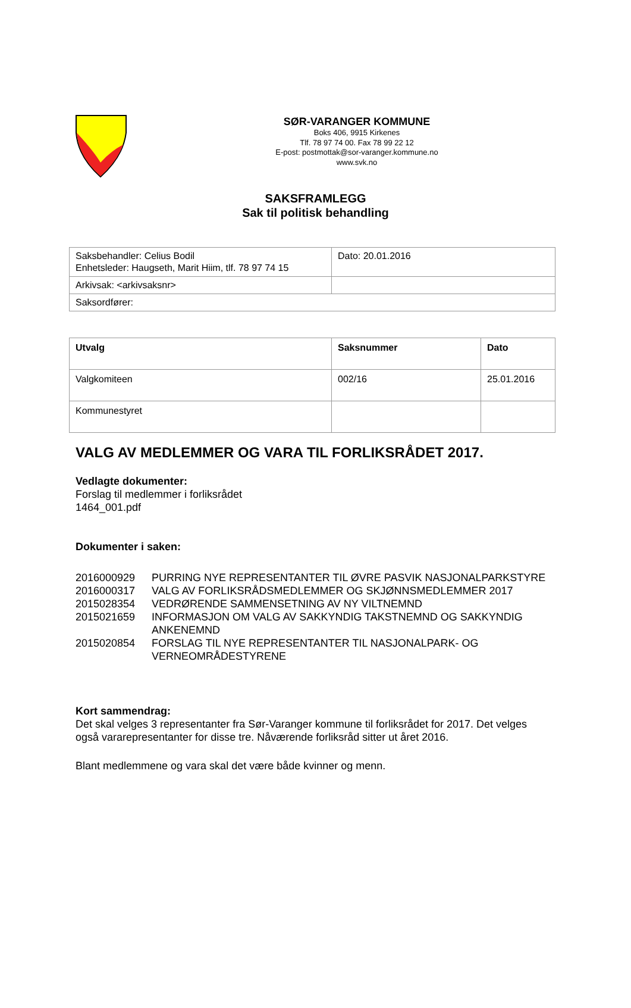SØR-VARANGER KOMMUNE
Boks 406, 9915 Kirkenes
Tlf. 78 97 74 00. Fax 78 99 22 12
E-post: postmottak@sor-varanger.kommune.no
www.svk.no
SAKSFRAMLEGG
Sak til politisk behandling
| Saksbehandler: Celius Bodil Enhetsleder: Haugseth, Marit Hiim, tlf. 78 97 74 15 | Dato: 20.01.2016 |
| Arkivsak: <arkivsaksnr> | |
| Saksordfører: | |
| Utvalg | Saksnummer | Dato |
| --- | --- | --- |
| Valgkomiteen | 002/16 | 25.01.2016 |
| Kommunestyret | | |
VALG AV MEDLEMMER OG VARA TIL FORLIKSRÅDET 2017.
Vedlagte dokumenter:
Forslag til medlemmer i forliksrådet
1464_001.pdf
Dokumenter i saken:
| 2016000929 | PURRING NYE REPRESENTANTER TIL ØVRE PASVIK NASJONALPARKSTYRE |
| 2016000317 | VALG AV FORLIKSRÅDSMEDLEMMER OG SKJØNNSMEDLEMMER 2017 |
| 2015028354 | VEDRØRENDE SAMMENSETNING AV NY VILTNEMND |
| 2015021659 | INFORMASJON OM VALG AV SAKKYNDIG TAKSTNEMND OG SAKKYNDIG ANKENEMND |
| 2015020854 | FORSLAG TIL NYE REPRESENTANTER TIL NASJONALPARK- OG VERNEOMRÅDESTYRENE |
Kort sammendrag:
Det skal velges 3 representanter fra Sør-Varanger kommune til forliksrådet for 2017. Det velges også vararepresentanter for disse tre. Nåværende forliksråd sitter ut året 2016.
Blant medlemmene og vara skal det være både kvinner og menn.